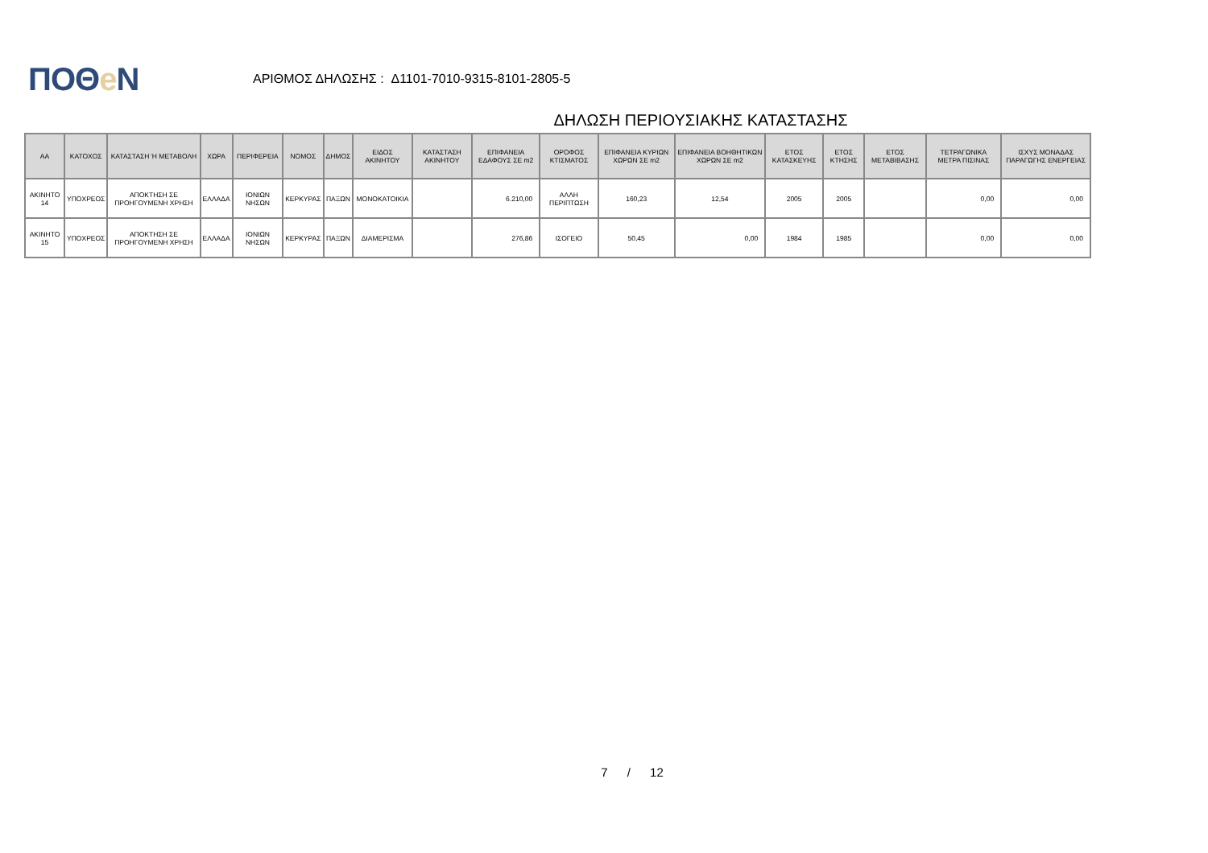ΠΟΘe Ν
ΑΡΙΘΜΟΣ ΔΗΛΩΣΗΣ : Δ1101-7010-9315-8101-2805-5
ΔΗΛΩΣΗ ΠΕΡΙΟΥΣΙΑΚΗΣ ΚΑΤΑΣΤΑΣΗΣ
| ΑΑ | ΚΑΤΟΧΟΣ | ΚΑΤΑΣΤΑΣΗ Ή ΜΕΤΑΒΟΛΗ | ΧΩΡΑ | ΠΕΡΙΦΕΡΕΙΑ | ΝΟΜΟΣ | ΔΗΜΟΣ | ΕΙΔΟΣ ΑΚΙΝΗΤΟΥ | ΚΑΤΑΣΤΑΣΗ ΑΚΙΝΗΤΟΥ | ΕΠΙΦΑΝΕΙΑ ΕΔΑΦΟΥΣ ΣΕ m2 | ΟΡΟΦΟΣ ΚΤΙΣΜΑΤΟΣ | ΕΠΙΦΑΝΕΙΑ ΚΥΡΙΩΝ ΧΩΡΩΝ ΣΕ m2 | ΕΠΙΦΑΝΕΙΑ ΒΟΗΘΗΤΙΚΩΝ ΧΩΡΩΝ ΣΕ m2 | ΕΤΟΣ ΚΑΤΑΣΚΕΥΗΣ | ΕΤΟΣ ΚΤΗΣΗΣ | ΕΤΟΣ ΜΕΤΑΒΙΒΑΣΗΣ | ΤΕΤΡΑΓΩΝΙΚΑ ΜΕΤΡΑ ΠΙΣΙΝΑΣ | ΙΣΧΥΣ ΜΟΝΑΔΑΣ ΠΑΡΑΓΩΓΗΣ ΕΝΕΡΓΕΙΑΣ |
| --- | --- | --- | --- | --- | --- | --- | --- | --- | --- | --- | --- | --- | --- | --- | --- | --- | --- |
| ΑΚΙΝΗΤΟ 14 | ΥΠΟΧΡΕΟΣ | ΑΠΟΚΤΗΣΗ ΣΕ ΠΡΟΗΓΟΥΜΕΝΗ ΧΡΗΣΗ | ΕΛΛΑΔΑ | ΙΟΝΙΩΝ ΝΗΣΩΝ | ΚΕΡΚΥΡΑΣ | ΠΑΞΩΝ | ΜΟΝΟΚΑΤΟΙΚΙΑ | | 6.210,00 | ΑΛΛΗ ΠΕΡΙΠΤΩΣΗ | 160,23 | 12,54 | 2005 | 2005 | | 0,00 | 0,00 |
| ΑΚΙΝΗΤΟ 15 | ΥΠΟΧΡΕΟΣ | ΑΠΟΚΤΗΣΗ ΣΕ ΠΡΟΗΓΟΥΜΕΝΗ ΧΡΗΣΗ | ΕΛΛΑΔΑ | ΙΟΝΙΩΝ ΝΗΣΩΝ | ΚΕΡΚΥΡΑΣ | ΠΑΞΩΝ | ΔΙΑΜΕΡΙΣΜΑ | | 276,86 | ΙΣΟΓΕΙΟ | 50,45 | 0,00 | 1984 | 1985 | | 0,00 | 0,00 |
7 / 12